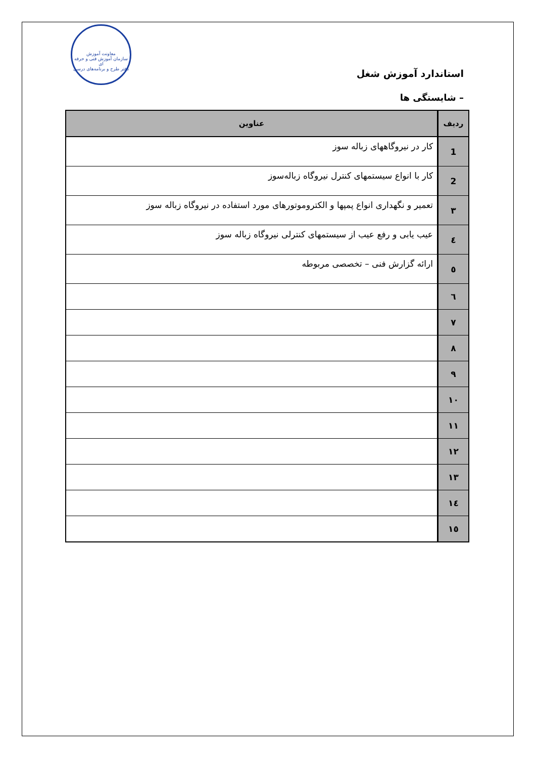معاونت آموزش
سازمان آموزش فنی و حرفه ای
دفتر طرح و برنامه‌های درسی
استاندارد آموزش شغل
– شایستگی ها
| ردیف | عناوین |
| --- | --- |
| 1 | کار در نیروگاههای زباله سوز |
| 2 | کار با انواع سیستمهای کنترل نیروگاه زباله‌سوز |
| ۳ | تعمیر و نگهداری انواع پمپها و الکتروموتورهای مورد استفاده در نیروگاه زباله سوز |
| ٤ | عیب یابی و رفع عیب از سیستمهای کنترلی نیروگاه زباله سوز |
| ٥ | ارائه گزارش فنی – تخصصی مربوطه |
| ٦ | |
| ۷ | |
| ۸ | |
| ۹ | |
| ۱۰ | |
| ۱۱ | |
| ۱۲ | |
| ۱۳ | |
| ۱٤ | |
| ۱٥ | |